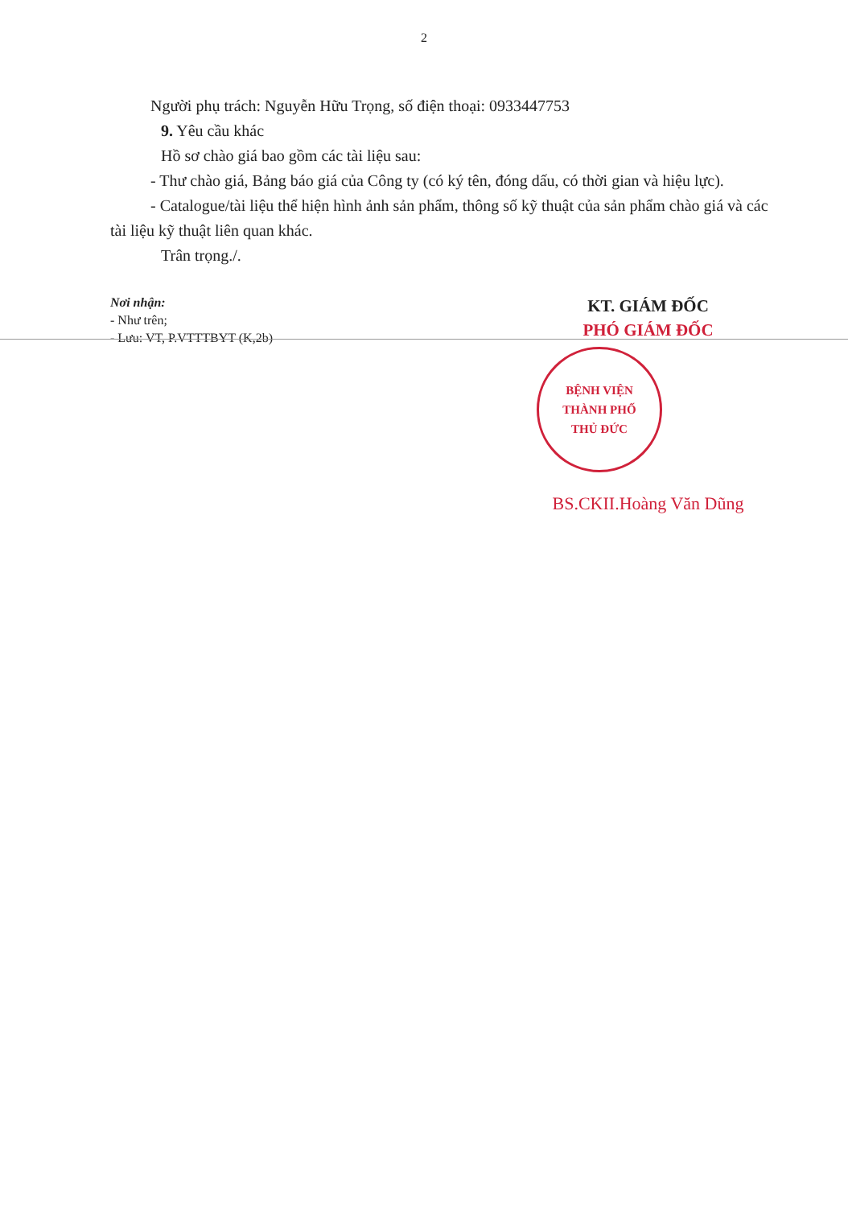2
Người phụ trách: Nguyễn Hữu Trọng, số điện thoại: 0933447753
9. Yêu cầu khác
Hồ sơ chào giá bao gồm các tài liệu sau:
- Thư chào giá, Bảng báo giá của Công ty (có ký tên, đóng dấu, có thời gian và hiệu lực).
- Catalogue/tài liệu thể hiện hình ảnh sản phẩm, thông số kỹ thuật của sản phẩm chào giá và các tài liệu kỹ thuật liên quan khác.
Trân trọng./.
Nơi nhận:
- Như trên;
- Lưu: VT, P.VTTTBYT (K,2b)
KT. GIÁM ĐỐC
PHÓ GIÁM ĐỐC
BỆNH VIỆN
THÀNH PHỐ
THỦ ĐỨC
BS.CKII.Hoàng Văn Dũng